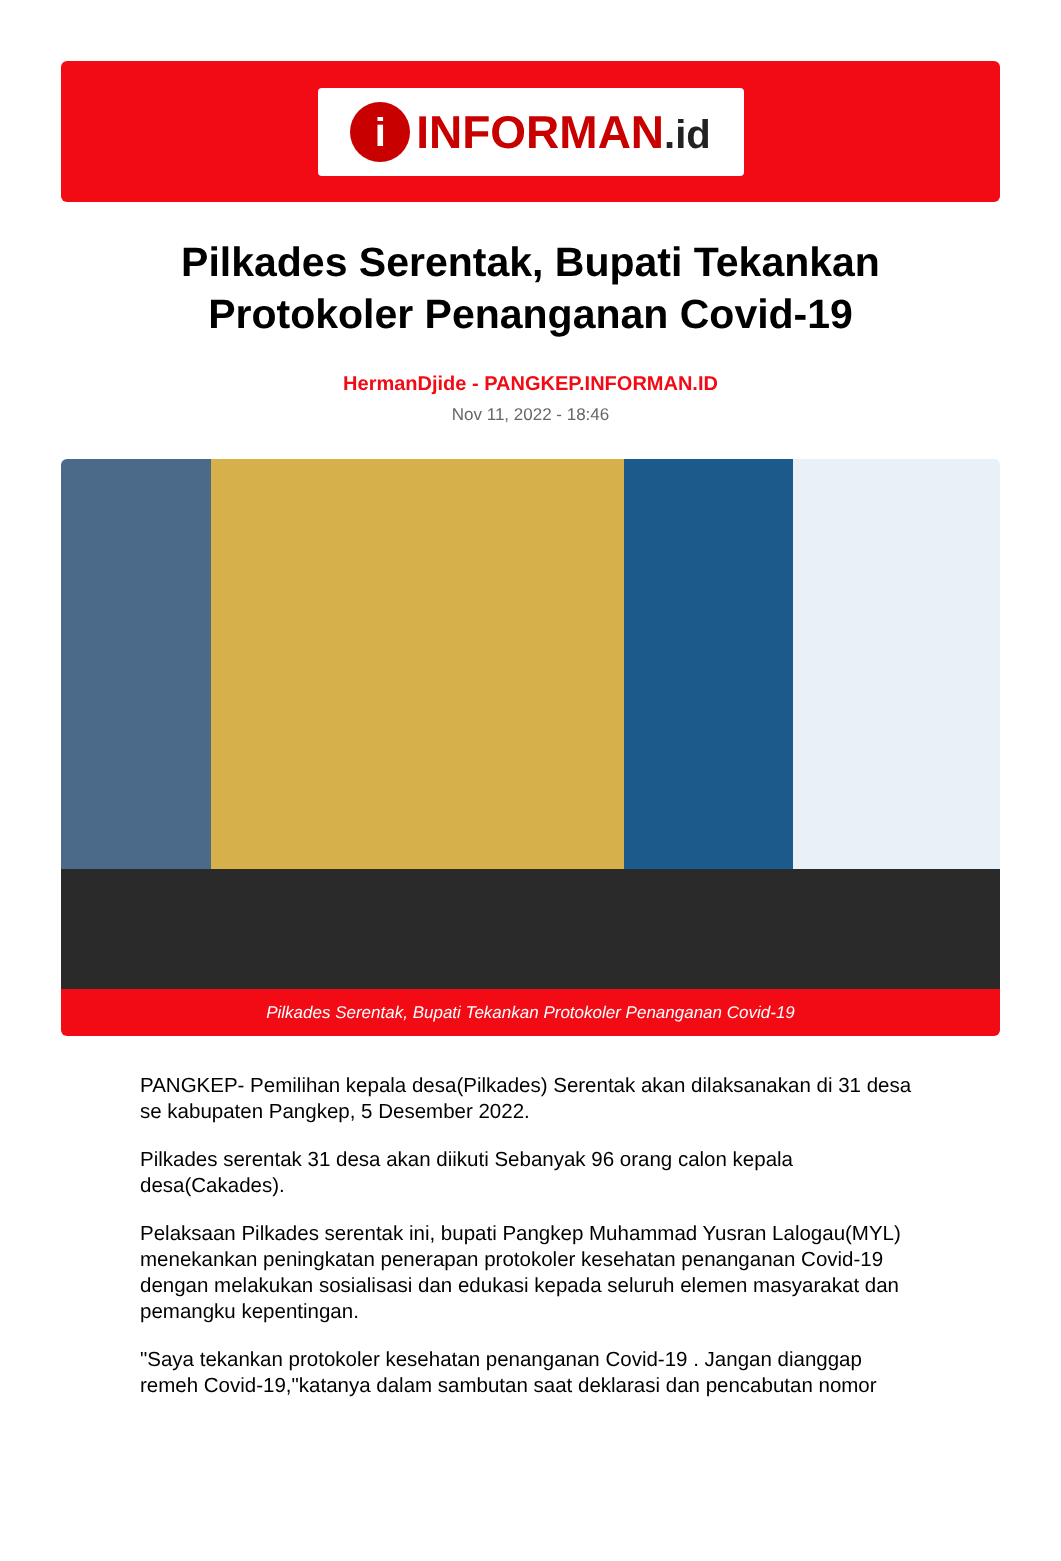i
INFORMAN.id
Pilkades Serentak, Bupati Tekankan Protokoler Penanganan Covid-19
HermanDjide - PANGKEP.INFORMAN.ID
Nov 11, 2022 - 18:46
Pilkades Serentak, Bupati Tekankan Protokoler Penanganan Covid-19
PANGKEP- Pemilihan kepala desa(Pilkades) Serentak akan dilaksanakan di 31 desa se kabupaten Pangkep, 5 Desember 2022.
Pilkades serentak 31 desa akan diikuti Sebanyak 96 orang calon kepala desa(Cakades).
Pelaksaan Pilkades serentak ini, bupati Pangkep Muhammad Yusran Lalogau(MYL) menekankan peningkatan penerapan protokoler kesehatan penanganan Covid-19 dengan melakukan sosialisasi dan edukasi kepada seluruh elemen masyarakat dan pemangku kepentingan.
"Saya tekankan protokoler kesehatan penanganan Covid-19 . Jangan dianggap remeh Covid-19,"katanya dalam sambutan saat deklarasi dan pencabutan nomor